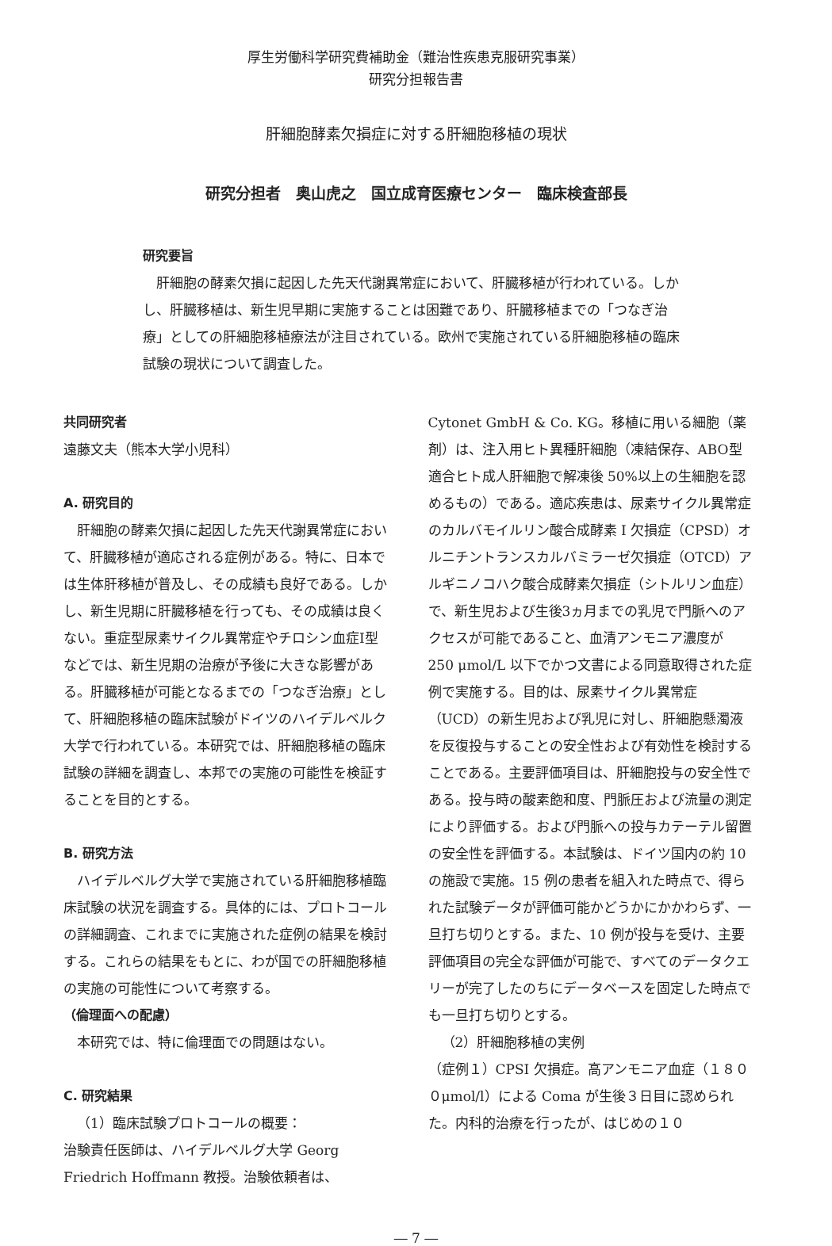厚生労働科学研究費補助金（難治性疾患克服研究事業）
研究分担報告書
肝細胞酵素欠損症に対する肝細胞移植の現状
研究分担者　奥山虎之　国立成育医療センター　臨床検査部長
研究要旨
肝細胞の酵素欠損に起因した先天代謝異常症において、肝臓移植が行われている。しかし、肝臓移植は、新生児早期に実施することは困難であり、肝臓移植までの「つなぎ治療」としての肝細胞移植療法が注目されている。欧州で実施されている肝細胞移植の臨床試験の現状について調査した。
共同研究者
遠藤文夫（熊本大学小児科）
A. 研究目的
肝細胞の酵素欠損に起因した先天代謝異常症において、肝臓移植が適応される症例がある。特に、日本では生体肝移植が普及し、その成績も良好である。しかし、新生児期に肝臓移植を行っても、その成績は良くない。重症型尿素サイクル異常症やチロシン血症I型などでは、新生児期の治療が予後に大きな影響がある。肝臓移植が可能となるまでの「つなぎ治療」として、肝細胞移植の臨床試験がドイツのハイデルベルク大学で行われている。本研究では、肝細胞移植の臨床試験の詳細を調査し、本邦での実施の可能性を検証することを目的とする。
B. 研究方法
ハイデルベルグ大学で実施されている肝細胞移植臨床試験の状況を調査する。具体的には、プロトコールの詳細調査、これまでに実施された症例の結果を検討する。これらの結果をもとに、わが国での肝細胞移植の実施の可能性について考察する。
（倫理面への配慮）
本研究では、特に倫理面での問題はない。
C. 研究結果
（1）臨床試験プロトコールの概要：
治験責任医師は、ハイデルベルグ大学 Georg Friedrich Hoffmann 教授。治験依頼者は、
Cytonet GmbH & Co. KG。移植に用いる細胞（薬剤）は、注入用ヒト異種肝細胞（凍結保存、ABO型適合ヒト成人肝細胞で解凍後 50%以上の生細胞を認めるもの）である。適応疾患は、尿素サイクル異常症のカルバモイルリン酸合成酵素 I 欠損症（CPSD）オルニチントランスカルバミラーゼ欠損症（OTCD）アルギニノコハク酸合成酵素欠損症（シトルリン血症）で、新生児および生後3ヵ月までの乳児で門脈へのアクセスが可能であること、血清アンモニア濃度が 250 μmol/L 以下でかつ文書による同意取得された症例で実施する。目的は、尿素サイクル異常症（UCD）の新生児および乳児に対し、肝細胞懸濁液を反復投与することの安全性および有効性を検討することである。主要評価項目は、肝細胞投与の安全性である。投与時の酸素飽和度、門脈圧および流量の測定により評価する。および門脈への投与カテーテル留置の安全性を評価する。本試験は、ドイツ国内の約 10 の施設で実施。15 例の患者を組入れた時点で、得られた試験データが評価可能かどうかにかかわらず、一旦打ち切りとする。また、10 例が投与を受け、主要評価項目の完全な評価が可能で、すべてのデータクエリーが完了したのちにデータベースを固定した時点でも一旦打ち切りとする。
（2）肝細胞移植の実例
（症例１）CPSI 欠損症。高アンモニア血症（１８００μmol/l）による Coma が生後３日目に認められた。内科的治療を行ったが、はじめの１０
― 7 ―